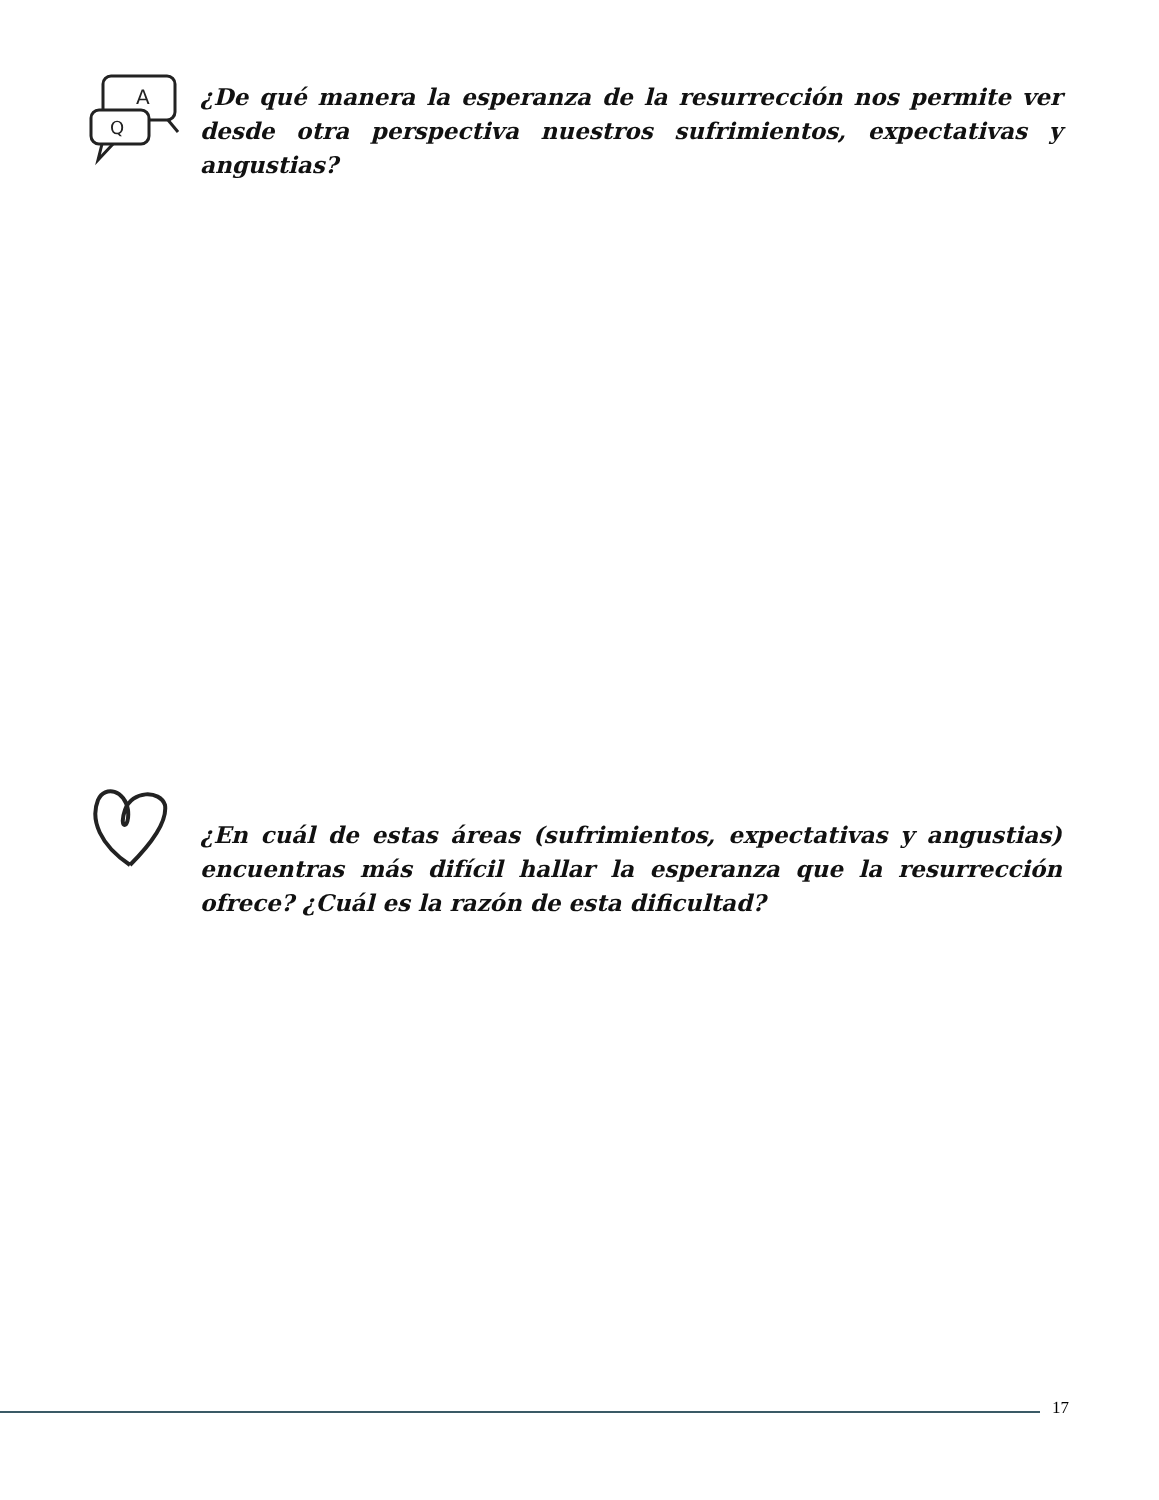A
Q
¿De qué manera la esperanza de la resurrección nos permite ver desde otra perspectiva nuestros sufrimientos, expectativas y angustias?
¿En cuál de estas áreas (sufrimientos, expectativas y angustias) encuentras más difícil hallar la esperanza que la resurrección ofrece? ¿Cuál es la razón de esta dificultad?
17